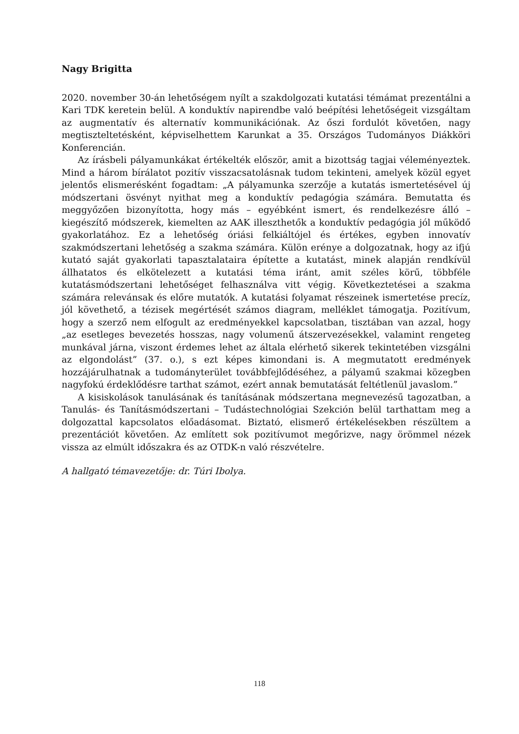Nagy Brigitta
2020. november 30-án lehetőségem nyílt a szakdolgozati kutatási témámat prezentálni a Kari TDK keretein belül. A konduktív napirendbe való beépítési lehetőségeit vizsgáltam az augmentatív és alternatív kommunikációnak. Az őszi fordulót követően, nagy megtiszteltetésként, képviselhettem Karunkat a 35. Országos Tudományos Diákköri Konferencián.
Az írásbeli pályamunkákat értékelték először, amit a bizottság tagjai véleményeztek. Mind a három bírálatot pozitív visszacsatolásnak tudom tekinteni, amelyek közül egyet jelentős elismerésként fogadtam: „A pályamunka szerzője a kutatás ismertetésével új módszertani ösvényt nyithat meg a konduktív pedagógia számára. Bemutatta és meggyőzően bizonyította, hogy más – egyébként ismert, és rendelkezésre álló – kiegészítő módszerek, kiemelten az AAK illeszthetők a konduktív pedagógia jól működő gyakorlatához. Ez a lehetőség óriási felkiáltójel és értékes, egyben innovatív szakmódszertani lehetőség a szakma számára. Külön erénye a dolgozatnak, hogy az ifjú kutató saját gyakorlati tapasztalataira építette a kutatást, minek alapján rendkívül állhatatos és elkötelezett a kutatási téma iránt, amit széles körű, többféle kutatásmódszertani lehetőséget felhasználva vitt végig. Következtetései a szakma számára relevánsak és előre mutatók. A kutatási folyamat részeinek ismertetése precíz, jól követhető, a tézisek megértését számos diagram, melléklet támogatja. Pozitívum, hogy a szerző nem elfogult az eredményekkel kapcsolatban, tisztában van azzal, hogy „az esetleges bevezetés hosszas, nagy volumenű átszervezésekkel, valamint rengeteg munkával járna, viszont érdemes lehet az általa elérhető sikerek tekintetében vizsgálni az elgondolást” (37. o.), s ezt képes kimondani is. A megmutatott eredmények hozzájárulhatnak a tudományterület továbbfejlődéséhez, a pályamű szakmai közegben nagyfokú érdeklődésre tarthat számot, ezért annak bemutatását feltétlenül javaslom.”
A kisiskolások tanulásának és tanításának módszertana megnevezésű tagozatban, a Tanulás- és Tanításmódszertani – Tudástechnológiai Szekción belül tarthattam meg a dolgozattal kapcsolatos előadásomat. Biztató, elismerő értékelésekben részültem a prezentációt követően. Az említett sok pozitívumot megőrizve, nagy örömmel nézek vissza az elmúlt időszakra és az OTDK-n való részvételre.
A hallgató témavezetője: dr. Túri Ibolya.
118